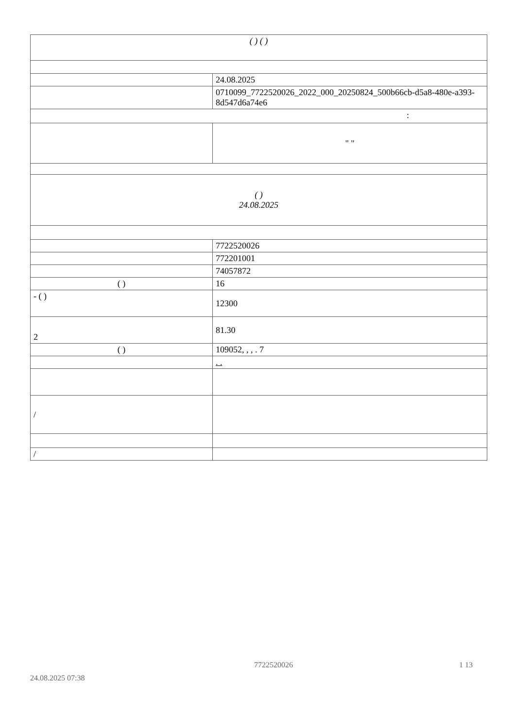| ( ) ( ) | |
| | 24.08.2025 |
| | 0710099_7722520026_2022_000_20250824_500b66cb-d5a8-480e-a393-8d547d6a74e6 |
| : | |
| | " " |
| ( ) 24.08.2025 | |
| | 7722520026 |
| | 772201001 |
| | 74057872 |
| ( ) | 16 |
| - ( ) | 12300 |
| 2 | 81.30 |
| ( ) | 109052, , , . 7 |
| | . . |
| / | |
| / | |
7722520026 1 13
24.08.2025 07:38